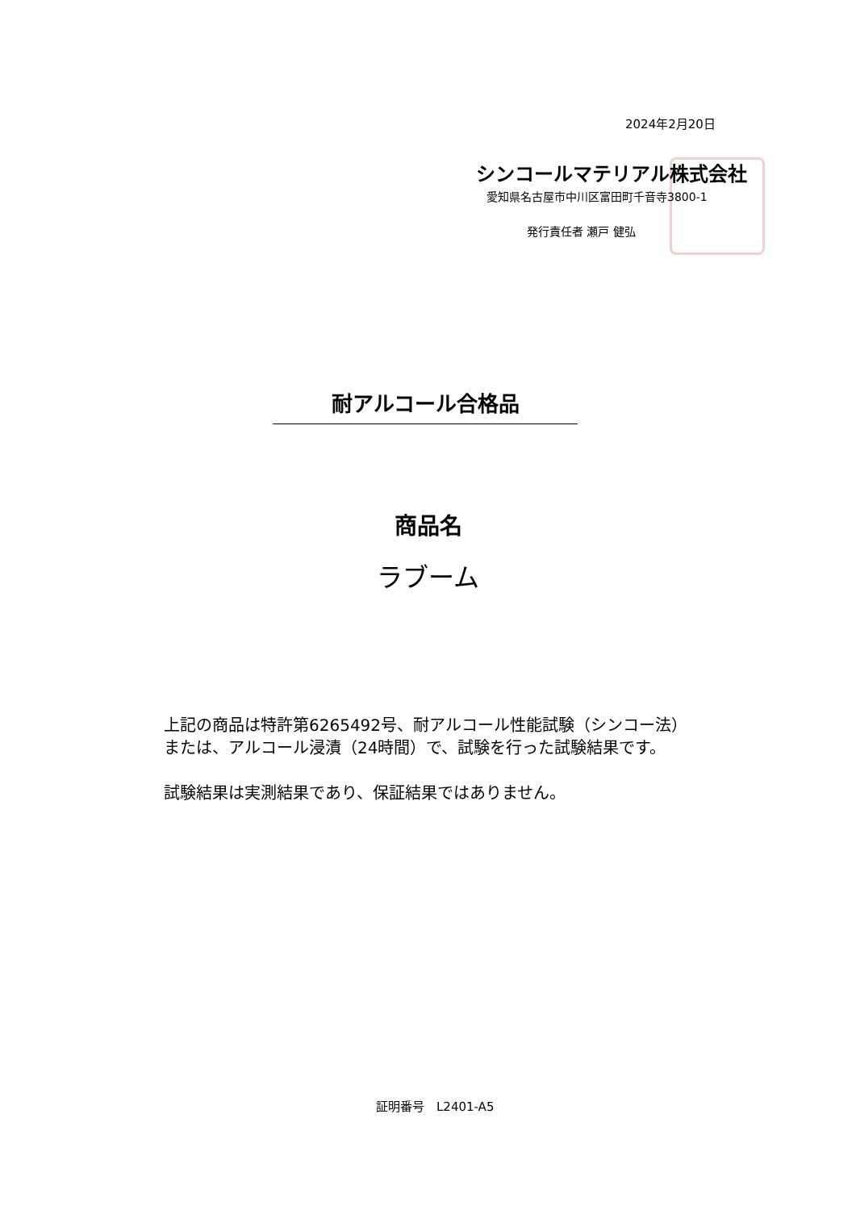2024年2月20日
シンコールマテリアル株式会社
愛知県名古屋市中川区富田町千音寺3800-1
発行責任者 瀬戸 健弘
耐アルコール合格品
商品名
ラブーム
上記の商品は特許第6265492号、耐アルコール性能試験（シンコー法）
または、アルコール浸漬（24時間）で、試験を行った試験結果です。
試験結果は実測結果であり、保証結果ではありません。
証明番号　L2401-A5